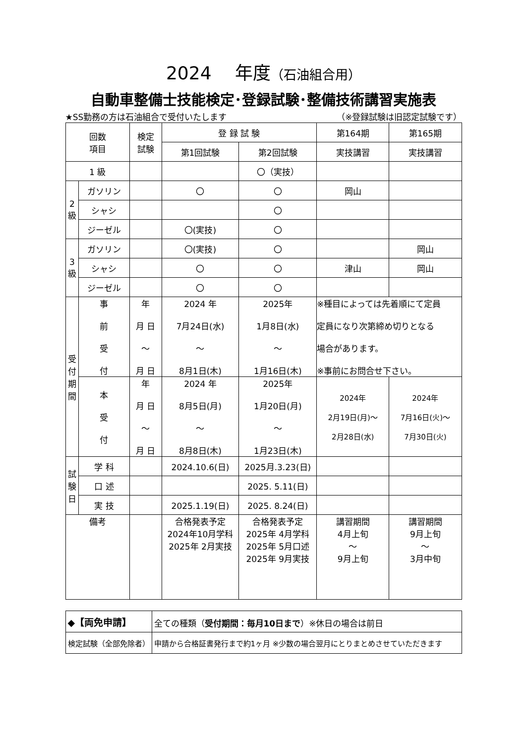2024　 年度（石油組合用）
自動車整備士技能検定･登録試験･整備技術講習実施表
★SS勤務の方は石油組合で受付いたします （※登録試験は旧認定試験です）
| 回数 項目 | | 検定 試験 | 登 録 試 験 | | 第164期 | 第165期 |
| --- | --- | --- | --- | --- | --- | --- |
| | | | 第1回試験 | 第2回試験 | 実技講習 | 実技講習 |
| 1 級 | | | | 〇（実技） | | |
| 2 級 | ガソリン | | 〇 | 〇 | 岡山 | |
| | シャシ | | | 〇 | | |
| | ジーゼル | | 〇(実技) | 〇 | | |
| 3 級 | ガソリン | | 〇(実技) | 〇 | | 岡山 |
| | シャシ | | 〇 | 〇 | 津山 | 岡山 |
| | ジーゼル | | 〇 | 〇 | | |
| 受 付 期 間 | 事 前 受 付 | 年 月 日 ～ 月 日 | 2024 年 7月24日(水) ～ 8月1日(木) | 2025年 1月8日(水) ～ 1月16日(木) | ※種目によっては先着順にて定員 定員になり次第締め切りとなる 場合があります。 ※事前にお問合せ下さい。 | |
| | 本 受 付 | 年 月 日 ～ 月 日 | 2024 年 8月5日(月) ～ 8月8日(木) | 2025年 1月20日(月) ～ 1月23日(木) | 2024年 2月19日(月)～ 2月28日(水) | 2024年 7月16日(火)～ 7月30日(火) |
| 試 験 日 | 学 科 | | 2024.10.6(日) | 2025月.3.23(日) | | |
| | 口 述 | | | 2025. 5.11(日) | | |
| | 実 技 | | 2025.1.19(日) | 2025. 8.24(日) | | |
| 備考 | | | 合格発表予定 2024年10月学科 2025年 2月実技 | 合格発表予定 2025年 4月学科 2025年 5月口述 2025年 9月実技 | 講習期間 4月上旬 ～ 9月上旬 | 講習期間 9月上旬 ～ 3月中旬 |
| ◆【両免申請】 | 全ての種類（ 受付期間：毎月10日まで ）※休日の場合は前日 |
| 検定試験（全部免除者） | 申請から合格証書発行まで約1ヶ月 ※少数の場合翌月にとりまとめさせていただきます |